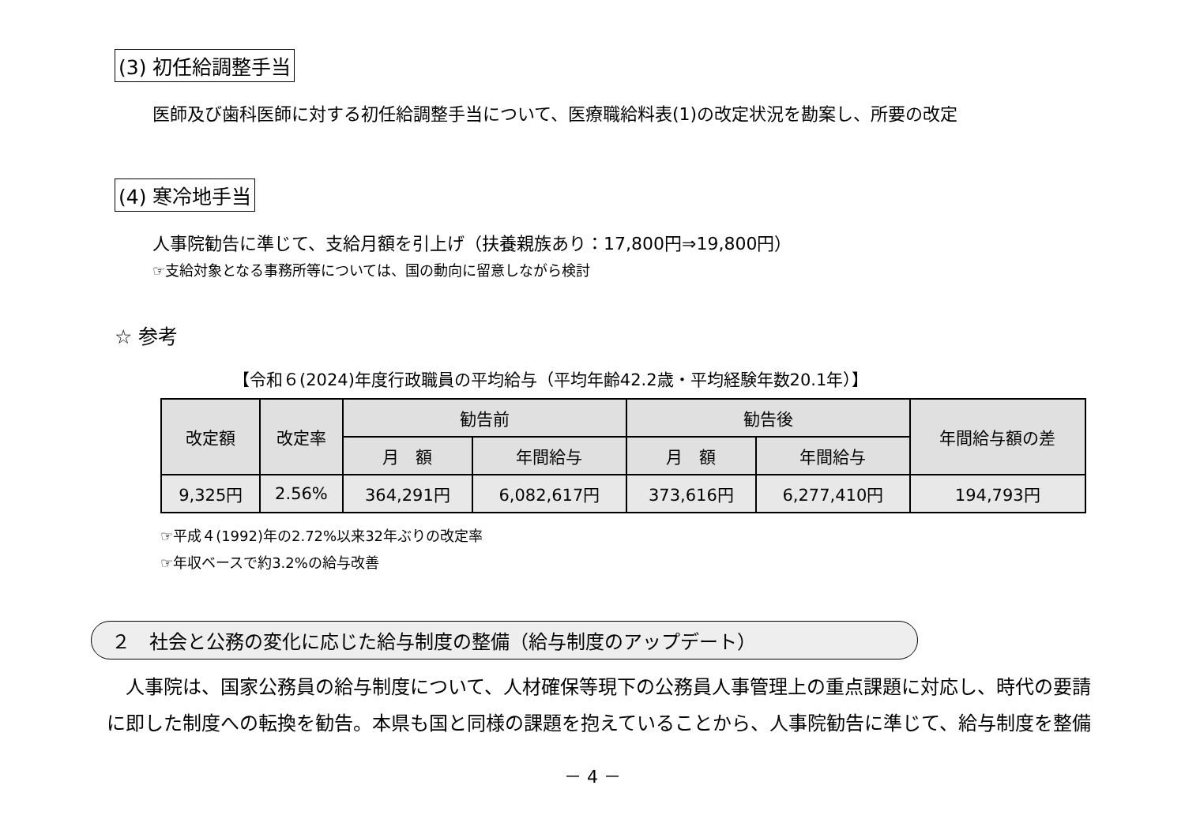(3) 初任給調整手当
医師及び歯科医師に対する初任給調整手当について、医療職給料表(1)の改定状況を勘案し、所要の改定
(4) 寒冷地手当
人事院勧告に準じて、支給月額を引上げ（扶養親族あり：17,800円⇒19,800円）
☞支給対象となる事務所等については、国の動向に留意しながら検討
☆ 参考
【令和６(2024)年度行政職員の平均給与（平均年齢42.2歳・平均経験年数20.1年）】
| 改定額 | 改定率 | 勧告前 | | 勧告後 | | 年間給与額の差 |
| --- | --- | --- | --- | --- | --- | --- |
| | | 月 額 | 年間給与 | 月 額 | 年間給与 | |
| 9,325円 | 2.56% | 364,291円 | 6,082,617円 | 373,616円 | 6,277,410円 | 194,793円 |
☞平成４(1992)年の2.72%以来32年ぶりの改定率
☞年収ベースで約3.2%の給与改善
２　社会と公務の変化に応じた給与制度の整備（給与制度のアップデート）
　人事院は、国家公務員の給与制度について、人材確保等現下の公務員人事管理上の重点課題に対応し、時代の要請に即した制度への転換を勧告。本県も国と同様の課題を抱えていることから、人事院勧告に準じて、給与制度を整備
－ 4 －